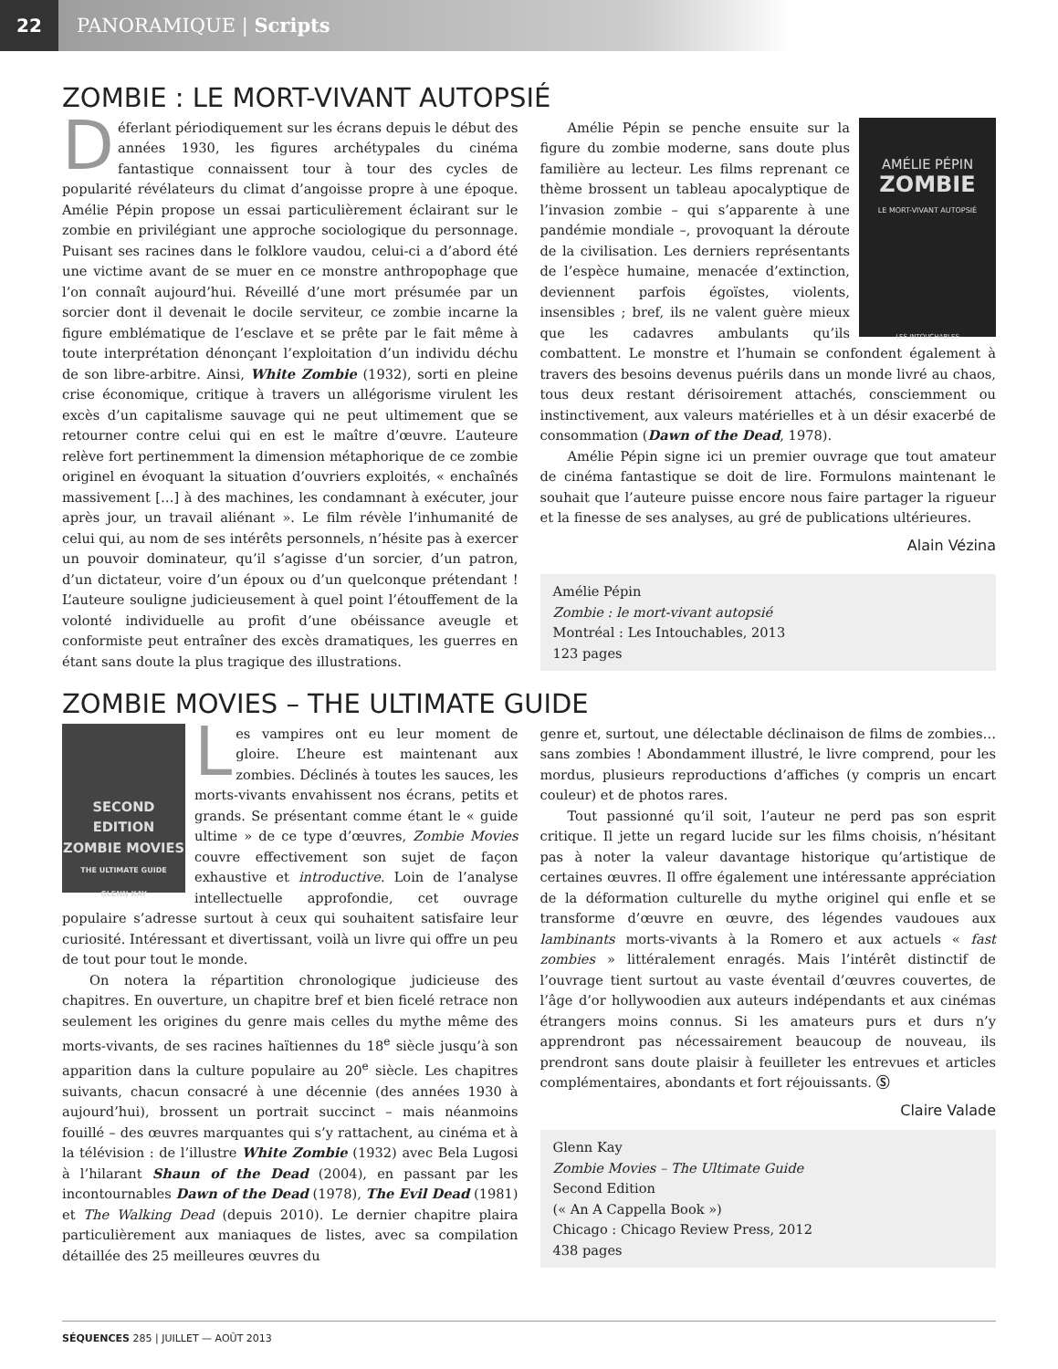22
PANORAMIQUE | Scripts
ZOMBIE : LE MORT-VIVANT AUTOPSIÉ
Déferlant périodiquement sur les écrans depuis le début des années 1930, les figures archétypales du cinéma fantastique connaissent tour à tour des cycles de popularité révélateurs du climat d’angoisse propre à une époque. Amélie Pépin propose un essai particulièrement éclairant sur le zombie en privilégiant une approche sociologique du personnage. Puisant ses racines dans le folklore vaudou, celui-ci a d’abord été une victime avant de se muer en ce monstre anthropophage que l’on connaît aujourd’hui. Réveillé d’une mort présumée par un sorcier dont il devenait le docile serviteur, ce zombie incarne la figure emblématique de l’esclave et se prête par le fait même à toute interprétation dénonçant l’exploitation d’un individu déchu de son libre-arbitre. Ainsi, White Zombie (1932), sorti en pleine crise économique, critique à travers un allégorisme virulent les excès d’un capitalisme sauvage qui ne peut ultimement que se retourner contre celui qui en est le maître d’œuvre. L’auteure relève fort pertinemment la dimension métaphorique de ce zombie originel en évoquant la situation d’ouvriers exploités, « enchaînés massivement […] à des machines, les condamnant à exécuter, jour après jour, un travail aliénant ». Le film révèle l’inhumanité de celui qui, au nom de ses intérêts personnels, n’hésite pas à exercer un pouvoir dominateur, qu’il s’agisse d’un sorcier, d’un patron, d’un dictateur, voire d’un époux ou d’un quelconque prétendant ! L’auteure souligne judicieusement à quel point l’étouffement de la volonté individuelle au profit d’une obéissance aveugle et conformiste peut entraîner des excès dramatiques, les guerres en étant sans doute la plus tragique des illustrations.
AMÉLIE PÉPIN
ZOMBIE
LE MORT-VIVANT AUTOPSIÉ
LES INTOUCHABLES
Amélie Pépin se penche ensuite sur la figure du zombie moderne, sans doute plus familière au lecteur. Les films reprenant ce thème brossent un tableau apocalyptique de l’invasion zombie – qui s’apparente à une pandémie mondiale –, provoquant la déroute de la civilisation. Les derniers représentants de l’espèce humaine, menacée d’extinction, deviennent parfois égoïstes, violents, insensibles ; bref, ils ne valent guère mieux que les cadavres ambulants qu’ils combattent. Le monstre et l’humain se confondent également à travers des besoins devenus puérils dans un monde livré au chaos, tous deux restant dérisoirement attachés, consciemment ou instinctivement, aux valeurs matérielles et à un désir exacerbé de consommation (Dawn of the Dead, 1978).
Amélie Pépin signe ici un premier ouvrage que tout amateur de cinéma fantastique se doit de lire. Formulons maintenant le souhait que l’auteure puisse encore nous faire partager la rigueur et la finesse de ses analyses, au gré de publications ultérieures.
Alain Vézina
Amélie Pépin
Zombie : le mort-vivant autopsié
Montréal : Les Intouchables, 2013
123 pages
ZOMBIE MOVIES – THE ULTIMATE GUIDE
SECOND EDITION
ZOMBIE MOVIES
THE ULTIMATE GUIDE
GLENN KAY
Les vampires ont eu leur moment de gloire. L’heure est maintenant aux zombies. Déclinés à toutes les sauces, les morts-vivants envahissent nos écrans, petits et grands. Se présentant comme étant le « guide ultime » de ce type d’œuvres, Zombie Movies couvre effectivement son sujet de façon exhaustive et introductive. Loin de l’analyse intellectuelle approfondie, cet ouvrage populaire s’adresse surtout à ceux qui souhaitent satisfaire leur curiosité. Intéressant et divertissant, voilà un livre qui offre un peu de tout pour tout le monde.
On notera la répartition chronologique judicieuse des chapitres. En ouverture, un chapitre bref et bien ficelé retrace non seulement les origines du genre mais celles du mythe même des morts-vivants, de ses racines haïtiennes du 18<sup>e</sup> siècle jusqu’à son apparition dans la culture populaire au 20<sup>e</sup> siècle. Les chapitres suivants, chacun consacré à une décennie (des années 1930 à aujourd’hui), brossent un portrait succinct – mais néanmoins fouillé – des œuvres marquantes qui s’y rattachent, au cinéma et à la télévision : de l’illustre White Zombie (1932) avec Bela Lugosi à l’hilarant Shaun of the Dead (2004), en passant par les incontournables Dawn of the Dead (1978), The Evil Dead (1981) et The Walking Dead (depuis 2010). Le dernier chapitre plaira particulièrement aux maniaques de listes, avec sa compilation détaillée des 25 meilleures œuvres du
genre et, surtout, une délectable déclinaison de films de zombies… sans zombies ! Abondamment illustré, le livre comprend, pour les mordus, plusieurs reproductions d’affiches (y compris un encart couleur) et de photos rares.
Tout passionné qu’il soit, l’auteur ne perd pas son esprit critique. Il jette un regard lucide sur les films choisis, n’hésitant pas à noter la valeur davantage historique qu’artistique de certaines œuvres. Il offre également une intéressante appréciation de la déformation culturelle du mythe originel qui enfle et se transforme d’œuvre en œuvre, des légendes vaudoues aux lambinants morts-vivants à la Romero et aux actuels « fast zombies » littéralement enragés. Mais l’intérêt distinctif de l’ouvrage tient surtout au vaste éventail d’œuvres couvertes, de l’âge d’or hollywoodien aux auteurs indépendants et aux cinémas étrangers moins connus. Si les amateurs purs et durs n’y apprendront pas nécessairement beaucoup de nouveau, ils prendront sans doute plaisir à feuilleter les entrevues et articles complémentaires, abondants et fort réjouissants. Ⓢ
Claire Valade
Glenn Kay
Zombie Movies – The Ultimate Guide
Second Edition
(« An A Cappella Book »)
Chicago : Chicago Review Press, 2012
438 pages
SÉQUENCES 285 | JUILLET — AOÛT 2013